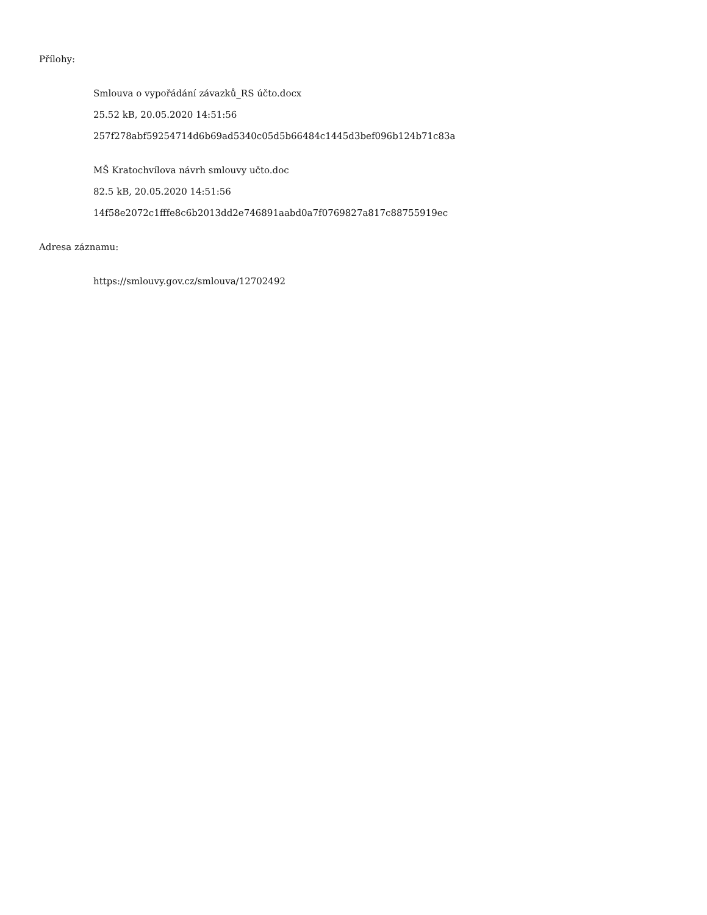Přílohy:
Smlouva o vypořádání závazků_RS účto.docx
25.52 kB, 20.05.2020 14:51:56
257f278abf59254714d6b69ad5340c05d5b66484c1445d3bef096b124b71c83a
MŠ Kratochvílova návrh smlouvy učto.doc
82.5 kB, 20.05.2020 14:51:56
14f58e2072c1fffe8c6b2013dd2e746891aabd0a7f0769827a817c88755919ec
Adresa záznamu:
https://smlouvy.gov.cz/smlouva/12702492